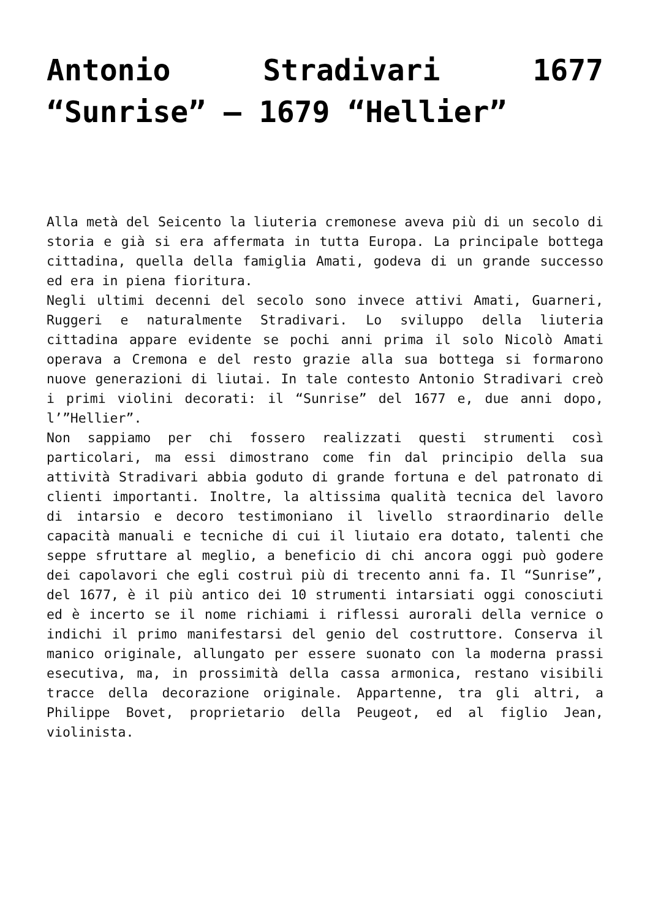Antonio Stradivari 1677 “Sunrise” – 1679 “Hellier”
Alla metà del Seicento la liuteria cremonese aveva più di un secolo di storia e già si era affermata in tutta Europa. La principale bottega cittadina, quella della famiglia Amati, godeva di un grande successo ed era in piena fioritura.
Negli ultimi decenni del secolo sono invece attivi Amati, Guarneri, Ruggeri e naturalmente Stradivari. Lo sviluppo della liuteria cittadina appare evidente se pochi anni prima il solo Nicolò Amati operava a Cremona e del resto grazie alla sua bottega si formarono nuove generazioni di liutai. In tale contesto Antonio Stradivari creò i primi violini decorati: il “Sunrise” del 1677 e, due anni dopo, l’”Hellier”.
Non sappiamo per chi fossero realizzati questi strumenti così particolari, ma essi dimostrano come fin dal principio della sua attività Stradivari abbia goduto di grande fortuna e del patronato di clienti importanti. Inoltre, la altissima qualità tecnica del lavoro di intarsio e decoro testimoniano il livello straordinario delle capacità manuali e tecniche di cui il liutaio era dotato, talenti che seppe sfruttare al meglio, a beneficio di chi ancora oggi può godere dei capolavori che egli costruì più di trecento anni fa. Il “Sunrise”, del 1677, è il più antico dei 10 strumenti intarsiati oggi conosciuti ed è incerto se il nome richiami i riflessi aurorali della vernice o indichi il primo manifestarsi del genio del costruttore. Conserva il manico originale, allungato per essere suonato con la moderna prassi esecutiva, ma, in prossimità della cassa armonica, restano visibili tracce della decorazione originale. Appartenne, tra gli altri, a Philippe Bovet, proprietario della Peugeot, ed al figlio Jean, violinista.